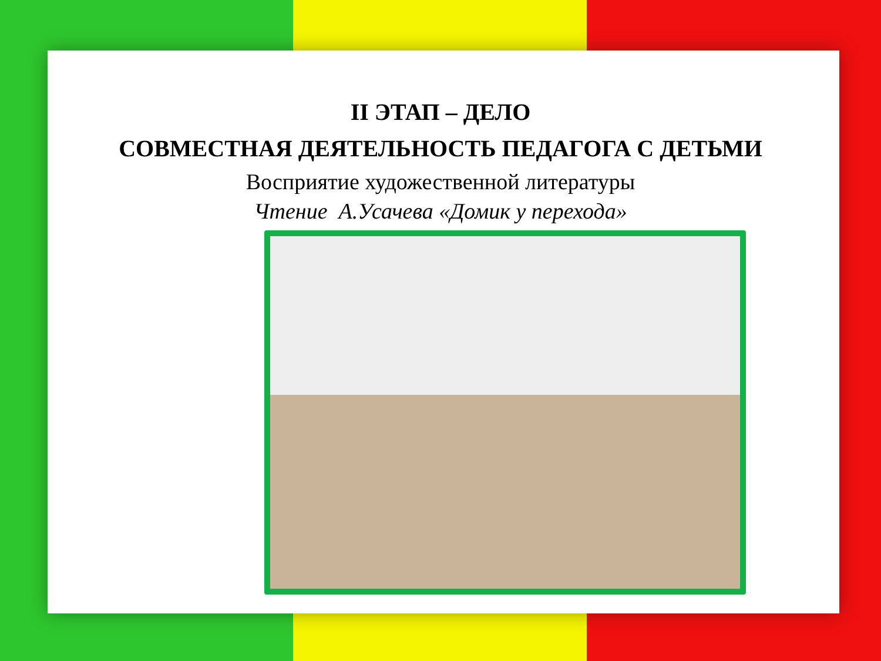II ЭТАП – ДЕЛО
СОВМЕСТНАЯ ДЕЯТЕЛЬНОСТЬ ПЕДАГОГА С ДЕТЬМИ
Восприятие художественной литературы
Чтение А.Усачева «Домик у перехода»